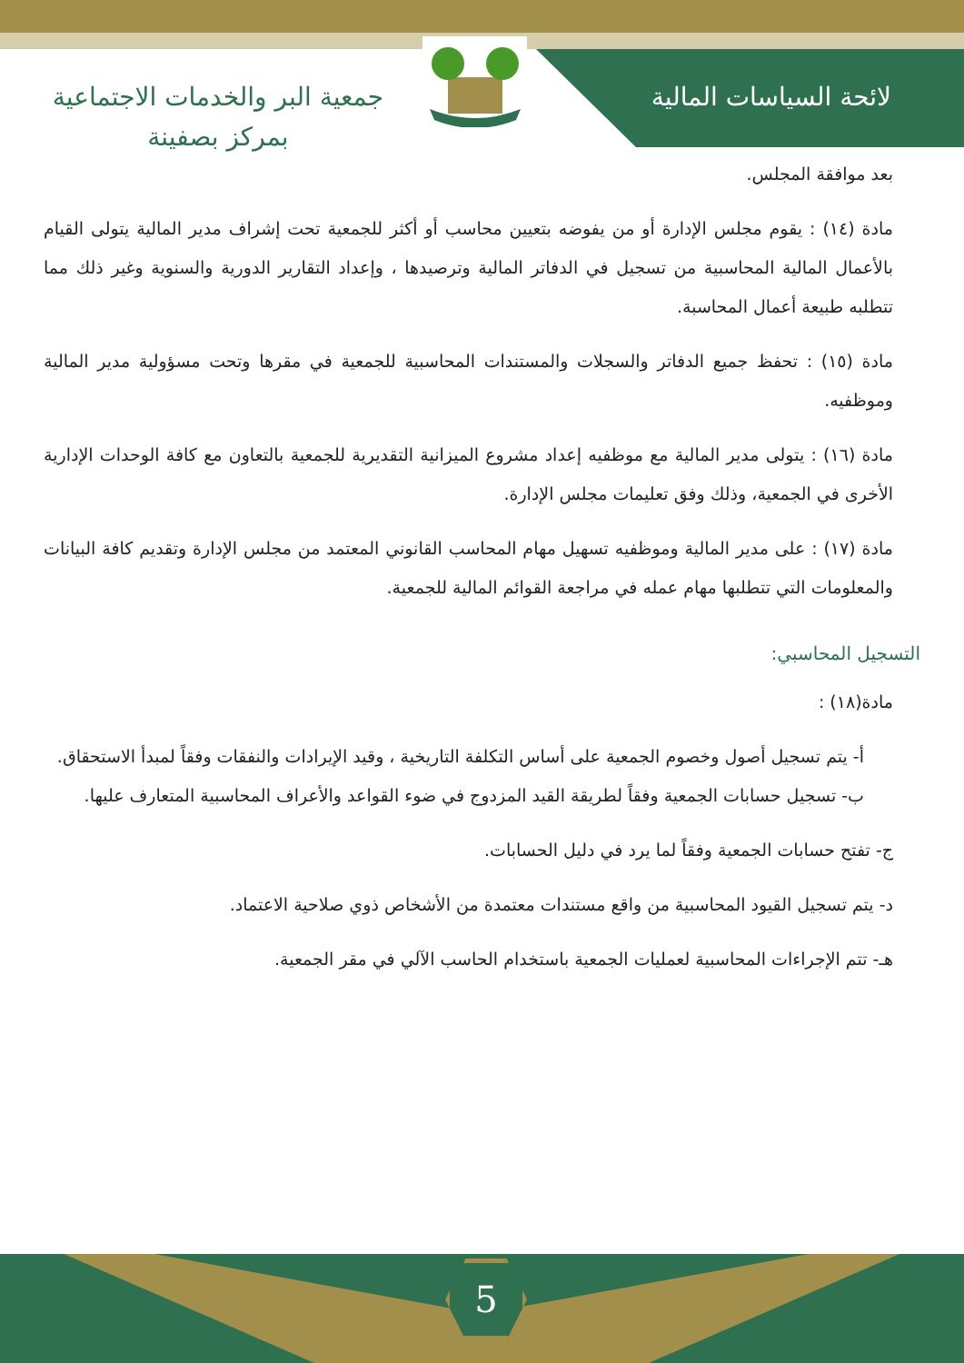لائحة السياسات المالية
جمعية البر والخدمات الاجتماعية
بمركز بصفينة
بعد موافقة المجلس.
مادة (١٤) : يقوم مجلس الإدارة أو من يفوضه بتعيين محاسب أو أكثر للجمعية تحت إشراف مدير المالية يتولى القيام بالأعمال المالية المحاسبية من تسجيل في الدفاتر المالية وترصيدها ، وإعداد التقارير الدورية والسنوية وغير ذلك مما تتطلبه طبيعة أعمال المحاسبة.
مادة (١٥) : تحفظ جميع الدفاتر والسجلات والمستندات المحاسبية للجمعية في مقرها وتحت مسؤولية مدير المالية وموظفيه.
مادة (١٦) : يتولى مدير المالية مع موظفيه إعداد مشروع الميزانية التقديرية للجمعية بالتعاون مع كافة الوحدات الإدارية الأخرى في الجمعية، وذلك وفق تعليمات مجلس الإدارة.
مادة (١٧) : على مدير المالية وموظفيه تسهيل مهام المحاسب القانوني المعتمد من مجلس الإدارة وتقديم كافة البيانات والمعلومات التي تتطلبها مهام عمله في مراجعة القوائم المالية للجمعية.
التسجيل المحاسبي:
مادة(١٨) :
أ- يتم تسجيل أصول وخصوم الجمعية على أساس التكلفة التاريخية ، وقيد الإيرادات والنفقات وفقاً لمبدأ الاستحقاق.
ب- تسجيل حسابات الجمعية وفقاً لطريقة القيد المزدوج في ضوء القواعد والأعراف المحاسبية المتعارف عليها.
ج- تفتح حسابات الجمعية وفقاً لما يرد في دليل الحسابات.
د- يتم تسجيل القيود المحاسبية من واقع مستندات معتمدة من الأشخاص ذوي صلاحية الاعتماد.
هـ- تتم الإجراءات المحاسبية لعمليات الجمعية باستخدام الحاسب الآلي في مقر الجمعية.
5